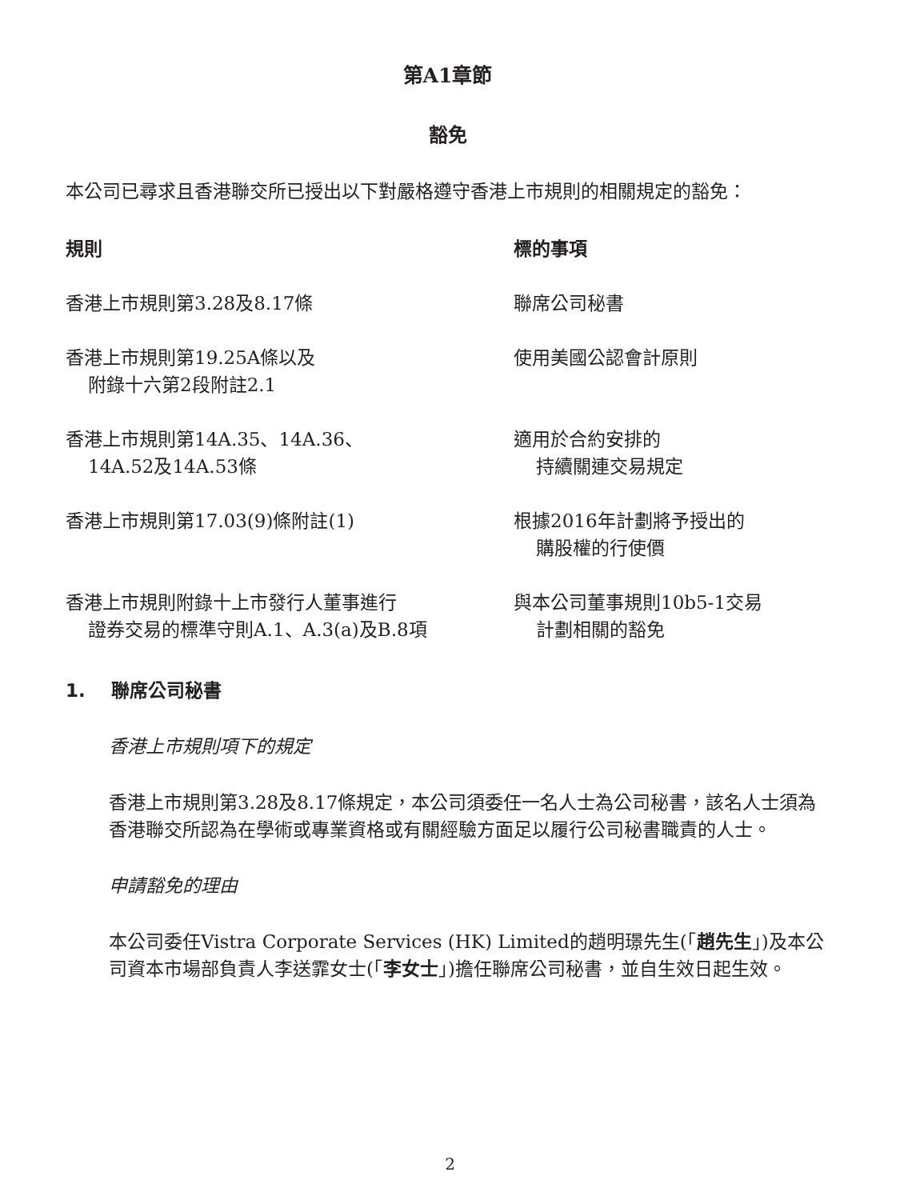第A1章節
豁免
本公司已尋求且香港聯交所已授出以下對嚴格遵守香港上市規則的相關規定的豁免：
| 規則 | 標的事項 |
| --- | --- |
| 香港上市規則第3.28及8.17條 | 聯席公司秘書 |
| 香港上市規則第19.25A條以及 附錄十六第2段附註2.1 | 使用美國公認會計原則 |
| 香港上市規則第14A.35、14A.36、 14A.52及14A.53條 | 適用於合約安排的 持續關連交易規定 |
| 香港上市規則第17.03(9)條附註(1) | 根據2016年計劃將予授出的 購股權的行使價 |
| 香港上市規則附錄十上市發行人董事進行 證券交易的標準守則A.1、A.3(a)及B.8項 | 與本公司董事規則10b5-1交易 計劃相關的豁免 |
1. 聯席公司秘書
香港上市規則項下的規定
香港上市規則第3.28及8.17條規定，本公司須委任一名人士為公司秘書，該名人士須為香港聯交所認為在學術或專業資格或有關經驗方面足以履行公司秘書職責的人士。
申請豁免的理由
本公司委任Vistra Corporate Services (HK) Limited的趙明璟先生(「趙先生」)及本公司資本市場部負責人李送霏女士(「李女士」)擔任聯席公司秘書，並自生效日起生效。
2